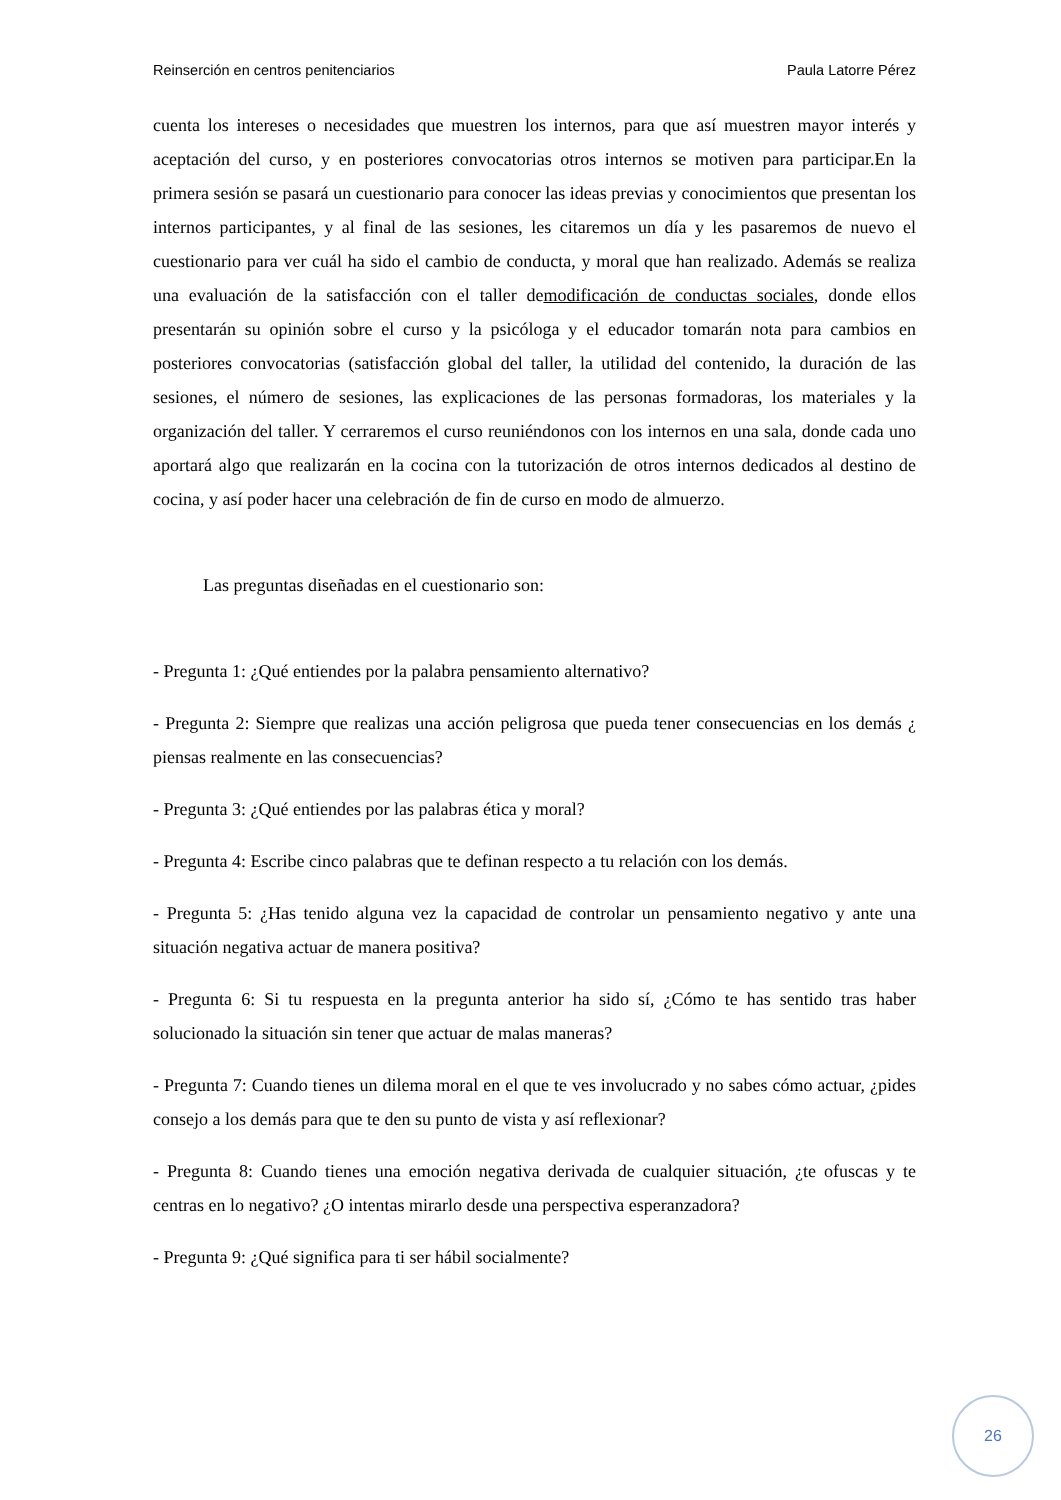Reinserción en centros penitenciarios Paula Latorre Pérez
cuenta los intereses o necesidades que muestren los internos, para que así muestren mayor interés y aceptación del curso, y en posteriores convocatorias otros internos se motiven para participar.En la primera sesión se pasará un cuestionario para conocer las ideas previas y conocimientos que presentan los internos participantes, y al final de las sesiones, les citaremos un día y les pasaremos de nuevo el cuestionario para ver cuál ha sido el cambio de conducta, y moral que han realizado. Además se realiza una evaluación de la satisfacción con el taller demodificación de conductas sociales, donde ellos presentarán su opinión sobre el curso y la psicóloga y el educador tomarán nota para cambios en posteriores convocatorias (satisfacción global del taller, la utilidad del contenido, la duración de las sesiones, el número de sesiones, las explicaciones de las personas formadoras, los materiales y la organización del taller. Y cerraremos el curso reuniéndonos con los internos en una sala, donde cada uno aportará algo que realizarán en la cocina con la tutorización de otros internos dedicados al destino de cocina, y así poder hacer una celebración de fin de curso en modo de almuerzo.
Las preguntas diseñadas en el cuestionario son:
- Pregunta 1: ¿Qué entiendes por la palabra pensamiento alternativo?
- Pregunta 2: Siempre que realizas una acción peligrosa que pueda tener consecuencias en los demás ¿ piensas realmente en las consecuencias?
- Pregunta 3: ¿Qué entiendes por las palabras ética y moral?
- Pregunta 4: Escribe cinco palabras que te definan respecto a tu relación con los demás.
- Pregunta 5: ¿Has tenido alguna vez la capacidad de controlar un pensamiento negativo y ante una situación negativa actuar de manera positiva?
- Pregunta 6: Si tu respuesta en la pregunta anterior ha sido sí, ¿Cómo te has sentido tras haber solucionado la situación sin tener que actuar de malas maneras?
- Pregunta 7: Cuando tienes un dilema moral en el que te ves involucrado y no sabes cómo actuar, ¿pides consejo a los demás para que te den su punto de vista y así reflexionar?
- Pregunta 8: Cuando tienes una emoción negativa derivada de cualquier situación, ¿te ofuscas y te centras en lo negativo? ¿O intentas mirarlo desde una perspectiva esperanzadora?
- Pregunta 9: ¿Qué significa para ti ser hábil socialmente?
26